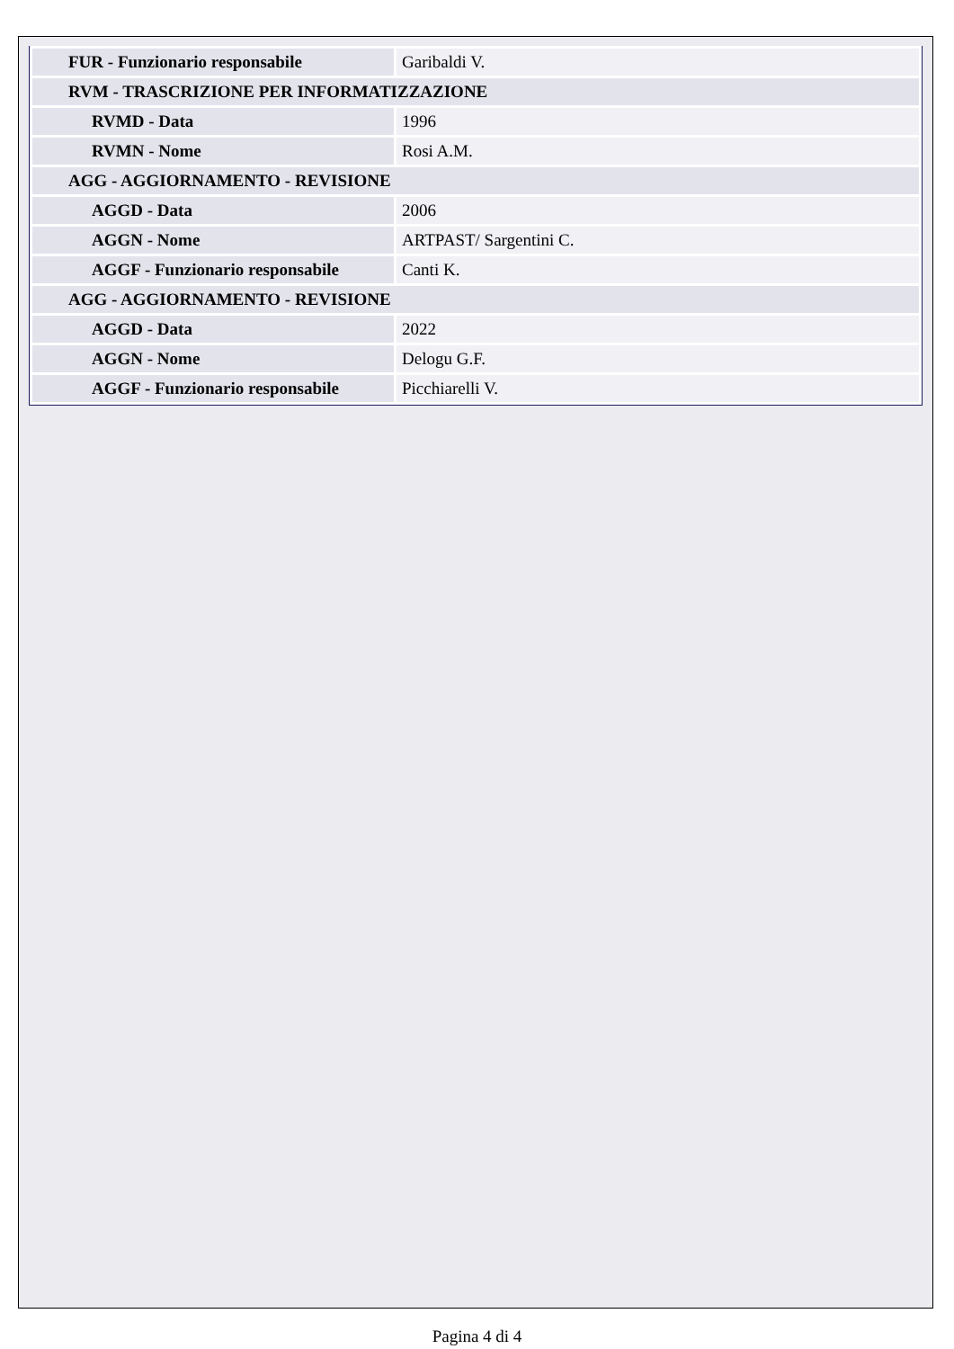| FUR - Funzionario responsabile | Garibaldi V. |
| RVM - TRASCRIZIONE PER INFORMATIZZAZIONE | |
| RVMD - Data | 1996 |
| RVMN - Nome | Rosi A.M. |
| AGG - AGGIORNAMENTO - REVISIONE | |
| AGGD - Data | 2006 |
| AGGN - Nome | ARTPAST/ Sargentini C. |
| AGGF - Funzionario responsabile | Canti K. |
| AGG - AGGIORNAMENTO - REVISIONE | |
| AGGD - Data | 2022 |
| AGGN - Nome | Delogu G.F. |
| AGGF - Funzionario responsabile | Picchiarelli V. |
Pagina 4 di 4